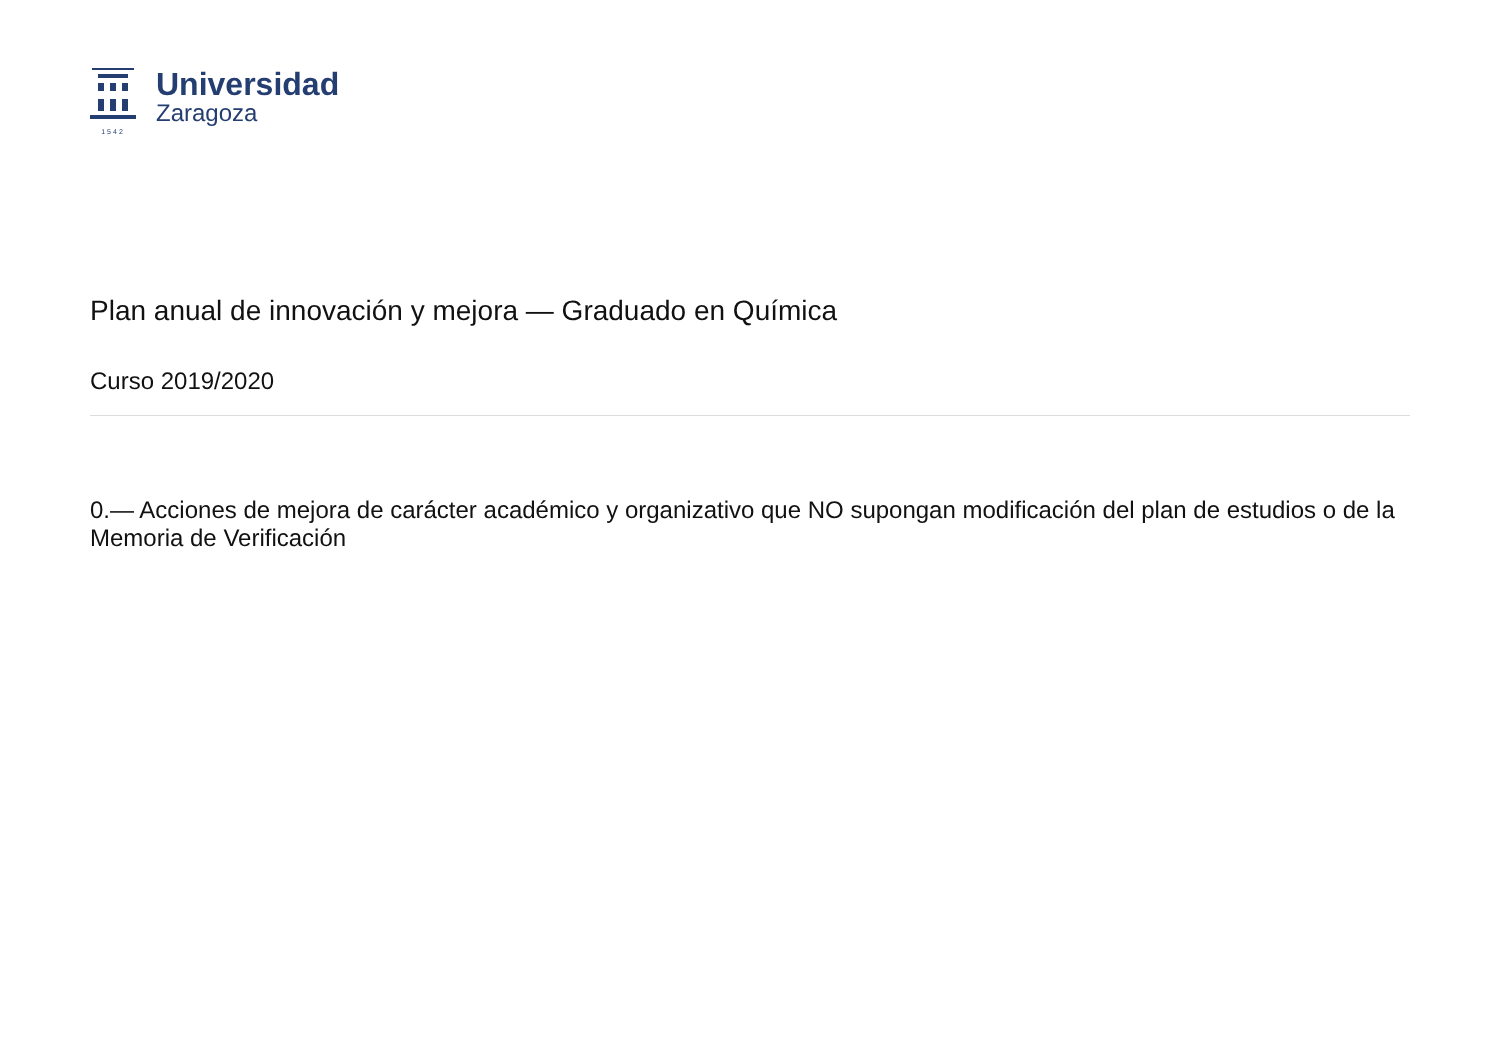1542
Universidad
Zaragoza
Plan anual de innovación y mejora — Graduado en Química
Curso 2019/2020
0.— Acciones de mejora de carácter académico y organizativo que NO supongan modificación del plan de estudios o de la Memoria de Verificación